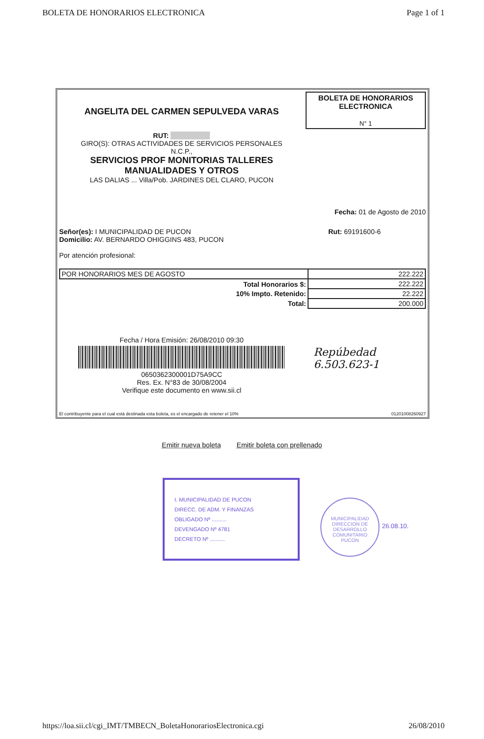BOLETA DE HONORARIOS ELECTRONICA Page 1 of 1
ANGELITA DEL CARMEN SEPULVEDA VARAS
RUT:
GIRO(S): OTRAS ACTIVIDADES DE SERVICIOS PERSONALES
N.C.P.,
SERVICIOS PROF MONITORIAS TALLERES
MANUALIDADES Y OTROS
LAS DALIAS ... Villa/Pob. JARDINES DEL CLARO, PUCON
BOLETA DE HONORARIOS
ELECTRONICA
N° 1
Fecha: 01 de Agosto de 2010
Señor(es): I MUNICIPALIDAD DE PUCON
Domicilio: AV. BERNARDO OHIGGINS 483, PUCON
Por atención profesional:
Rut: 69191600-6
| POR HONORARIOS MES DE AGOSTO | 222.222 |
| Total Honorarios $: | 222.222 |
| 10% Impto. Retenido: | 22.222 |
| Total: | 200.000 |
Fecha / Hora Emisión: 26/08/2010 09:30
0650362300001D75A9CC
Res. Ex. N°83 de 30/08/2004
Verifique este documento en www.sii.cl
Repúbedad
6.503.623-1
El contribuyente para el cual está destinada esta boleta, es el encargado de retener el 10% 01201008260927
Emitir nueva boleta Emitir boleta con prellenado
I. MUNICIPALIDAD DE PUCON
DIRECC. DE ADM. Y FINANZAS
OBLIGADO Nº ..........
DEVENGADO Nº 4781
DECRETO Nº ..........
MUNICIPALIDAD
DIRECCION DE DESARROLLO COMUNITARIO
PUCON
26.08.10.
https://loa.sii.cl/cgi_IMT/TMBECN_BoletaHonorariosElectronica.cgi 26/08/2010